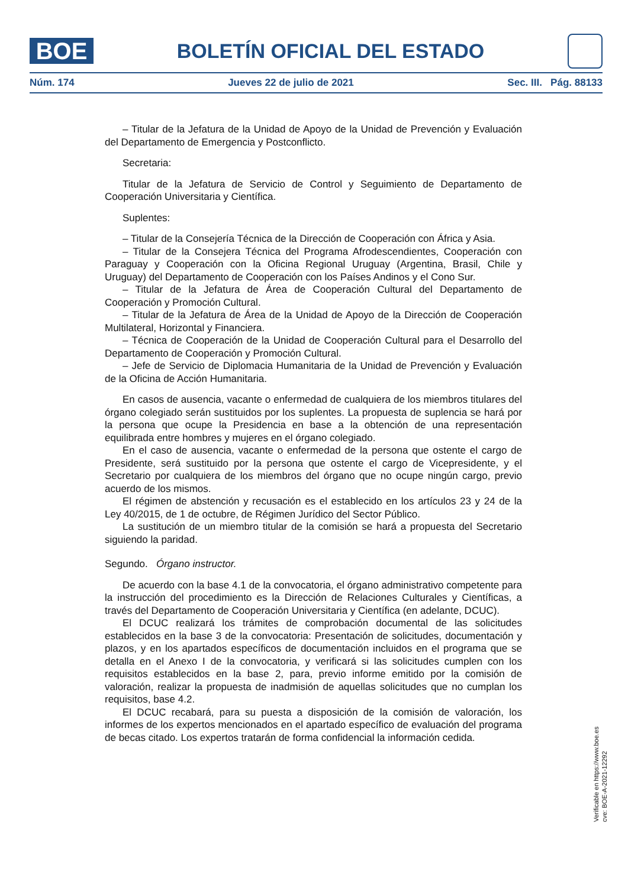BOE
BOLETÍN OFICIAL DEL ESTADO
Núm. 174 Jueves 22 de julio de 2021 Sec. III. Pág. 88133
– Titular de la Jefatura de la Unidad de Apoyo de la Unidad de Prevención y Evaluación del Departamento de Emergencia y Postconflicto.
Secretaria:
Titular de la Jefatura de Servicio de Control y Seguimiento de Departamento de Cooperación Universitaria y Científica.
Suplentes:
– Titular de la Consejería Técnica de la Dirección de Cooperación con África y Asia.
– Titular de la Consejera Técnica del Programa Afrodescendientes, Cooperación con Paraguay y Cooperación con la Oficina Regional Uruguay (Argentina, Brasil, Chile y Uruguay) del Departamento de Cooperación con los Países Andinos y el Cono Sur.
– Titular de la Jefatura de Área de Cooperación Cultural del Departamento de Cooperación y Promoción Cultural.
– Titular de la Jefatura de Área de la Unidad de Apoyo de la Dirección de Cooperación Multilateral, Horizontal y Financiera.
– Técnica de Cooperación de la Unidad de Cooperación Cultural para el Desarrollo del Departamento de Cooperación y Promoción Cultural.
– Jefe de Servicio de Diplomacia Humanitaria de la Unidad de Prevención y Evaluación de la Oficina de Acción Humanitaria.
En casos de ausencia, vacante o enfermedad de cualquiera de los miembros titulares del órgano colegiado serán sustituidos por los suplentes. La propuesta de suplencia se hará por la persona que ocupe la Presidencia en base a la obtención de una representación equilibrada entre hombres y mujeres en el órgano colegiado.
En el caso de ausencia, vacante o enfermedad de la persona que ostente el cargo de Presidente, será sustituido por la persona que ostente el cargo de Vicepresidente, y el Secretario por cualquiera de los miembros del órgano que no ocupe ningún cargo, previo acuerdo de los mismos.
El régimen de abstención y recusación es el establecido en los artículos 23 y 24 de la Ley 40/2015, de 1 de octubre, de Régimen Jurídico del Sector Público.
La sustitución de un miembro titular de la comisión se hará a propuesta del Secretario siguiendo la paridad.
Segundo. Órgano instructor.
De acuerdo con la base 4.1 de la convocatoria, el órgano administrativo competente para la instrucción del procedimiento es la Dirección de Relaciones Culturales y Científicas, a través del Departamento de Cooperación Universitaria y Científica (en adelante, DCUC).
El DCUC realizará los trámites de comprobación documental de las solicitudes establecidos en la base 3 de la convocatoria: Presentación de solicitudes, documentación y plazos, y en los apartados específicos de documentación incluidos en el programa que se detalla en el Anexo I de la convocatoria, y verificará si las solicitudes cumplen con los requisitos establecidos en la base 2, para, previo informe emitido por la comisión de valoración, realizar la propuesta de inadmisión de aquellas solicitudes que no cumplan los requisitos, base 4.2.
El DCUC recabará, para su puesta a disposición de la comisión de valoración, los informes de los expertos mencionados en el apartado específico de evaluación del programa de becas citado. Los expertos tratarán de forma confidencial la información cedida.
Verificable en https://www.boe.es
cve: BOE-A-2021-12292